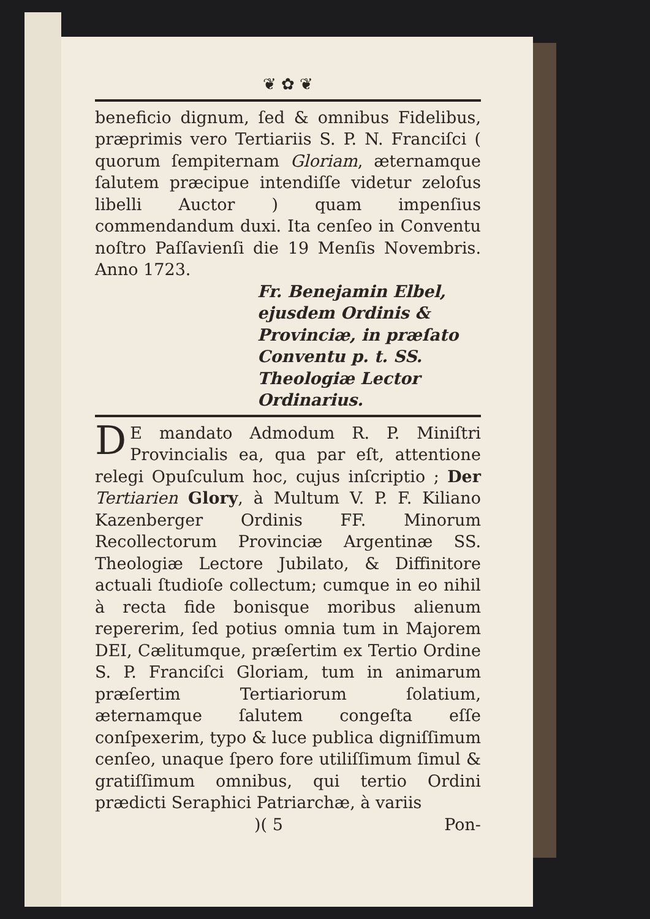❦ ✿ ❦
beneficio dignum, ſed & omnibus Fidelibus, præprimis vero Tertiariis S. P. N. Franciſci ( quorum ſempiternam Gloriam, æternamque ſalutem præcipue intendiſſe videtur zeloſus libelli Auctor ) quam impenſius commendandum duxi. Ita cenſeo in Conventu noſtro Paſſavienſi die 19 Menſis Novembris. Anno 1723.
Fr. Benejamin Elbel, ejusdem Ordinis & Provinciæ, in præſato Conventu p. t. SS. Theologiæ Lector Ordinarius.
DE mandato Admodum R. P. Miniſtri Provincialis ea, qua par eſt, attentione relegi Opuſculum hoc, cujus inſcriptio ; Der Tertiarien Glory, à Multum V. P. F. Kiliano Kazenberger Ordinis FF. Minorum Recollectorum Provinciæ Argentinæ SS. Theologiæ Lectore Jubilato, & Diffinitore actuali ſtudioſe collectum; cumque in eo nihil à recta fide bonisque moribus alienum repererim, ſed potius omnia tum in Majorem DEI, Cælitumque, præſertim ex Tertio Ordine S. P. Franciſci Gloriam, tum in animarum præſertim Tertiariorum ſolatium, æternamque ſalutem congeſta eſſe conſpexerim, typo & luce publica digniſſimum cenſeo, unaque ſpero fore utiliſſimum ſimul & gratiſſimum omnibus, qui tertio Ordini prædicti Seraphici Patriarchæ, à variis
)( 5 Pon-